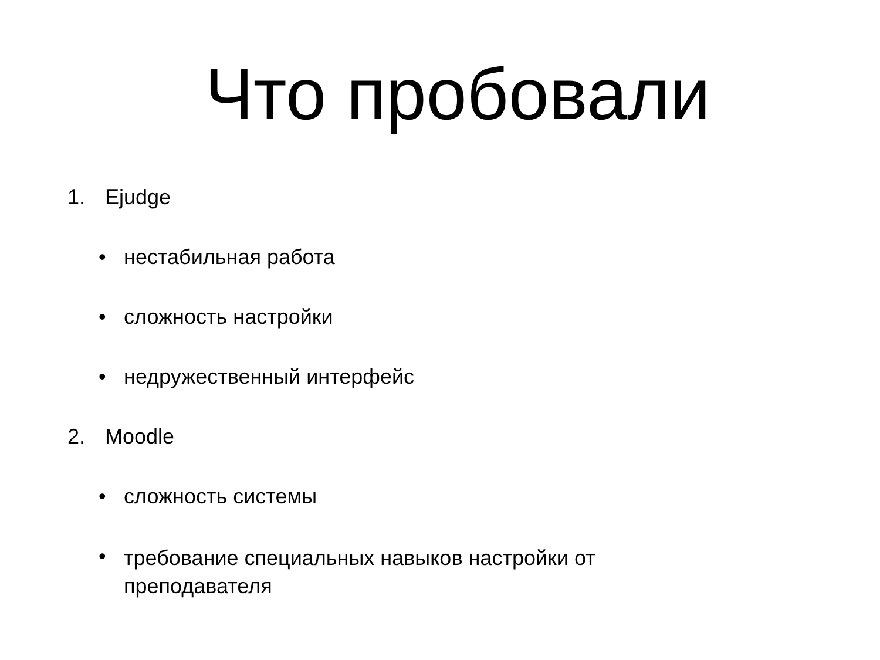Что пробовали
1. Ejudge
• нестабильная работа
• сложность настройки
• недружественный интерфейс
2. Moodle
• сложность системы
• требование специальных навыков настройки от преподавателя